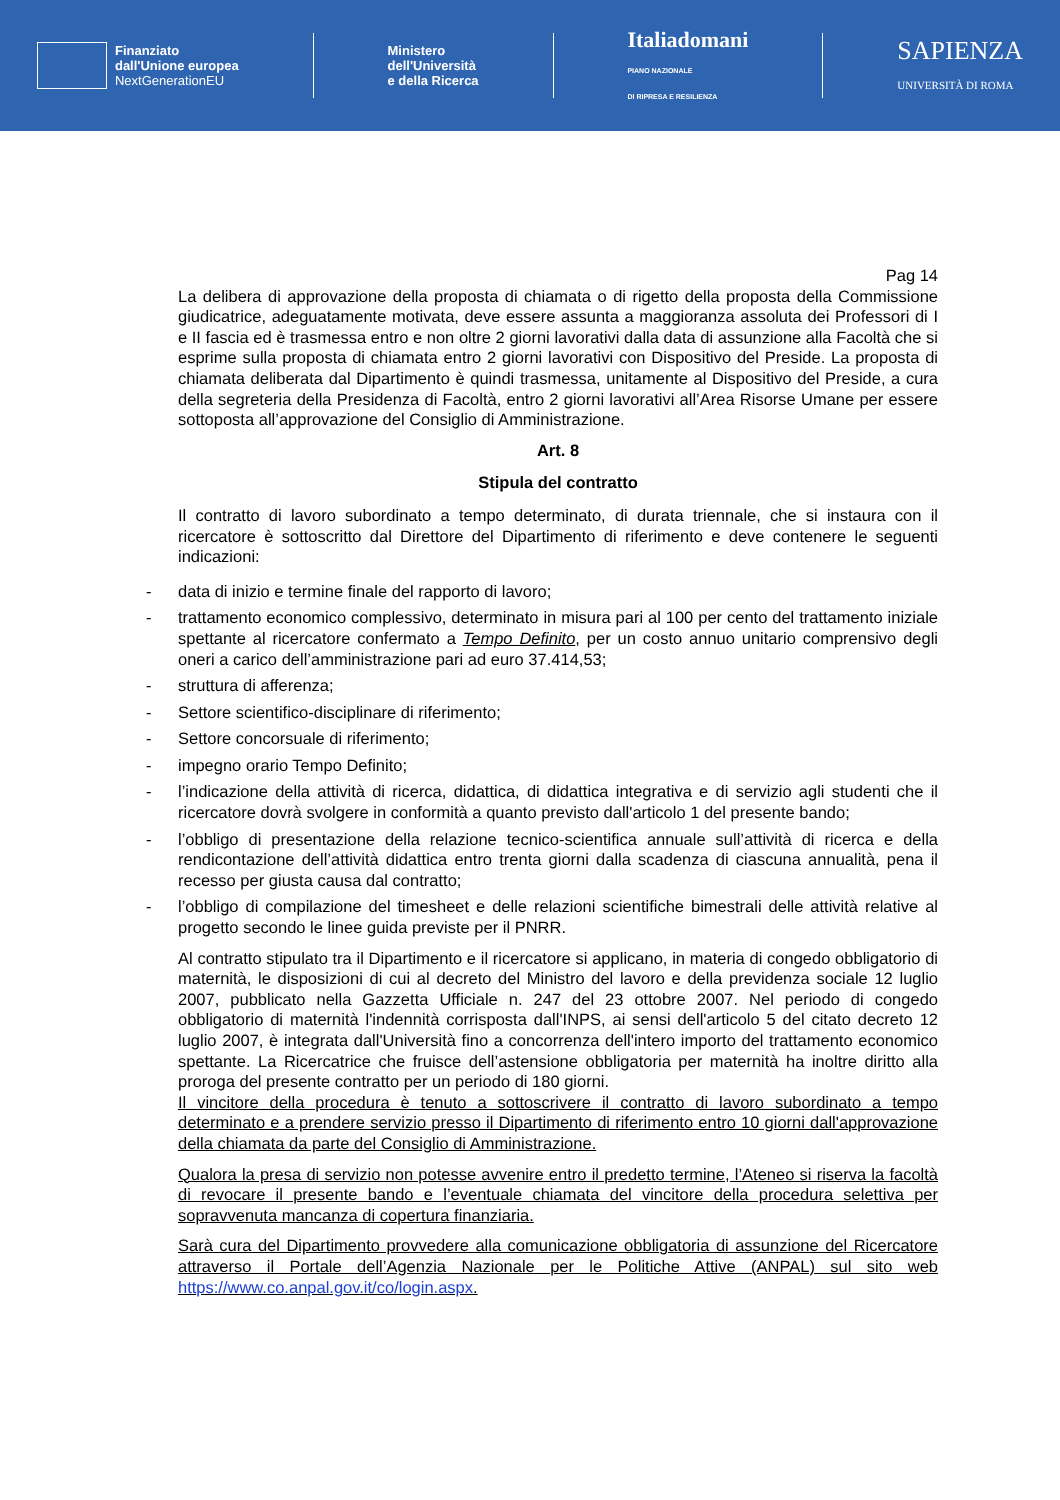Finanziato
dall'Unione europea
NextGenerationEU
Ministero
dell'Università
e della Ricerca
Italiadomani
PIANO NAZIONALE
DI RIPRESA E RESILIENZA
SAPIENZA
UNIVERSITÀ DI ROMA
Pag 14
La delibera di approvazione della proposta di chiamata o di rigetto della proposta della Commissione giudicatrice, adeguatamente motivata, deve essere assunta a maggioranza assoluta dei Professori di I e II fascia ed è trasmessa entro e non oltre 2 giorni lavorativi dalla data di assunzione alla Facoltà che si esprime sulla proposta di chiamata entro 2 giorni lavorativi con Dispositivo del Preside. La proposta di chiamata deliberata dal Dipartimento è quindi trasmessa, unitamente al Dispositivo del Preside, a cura della segreteria della Presidenza di Facoltà, entro 2 giorni lavorativi all’Area Risorse Umane per essere sottoposta all’approvazione del Consiglio di Amministrazione.
Art. 8
Stipula del contratto
Il contratto di lavoro subordinato a tempo determinato, di durata triennale, che si instaura con il ricercatore è sottoscritto dal Direttore del Dipartimento di riferimento e deve contenere le seguenti indicazioni:
- data di inizio e termine finale del rapporto di lavoro;
- trattamento economico complessivo, determinato in misura pari al 100 per cento del trattamento iniziale spettante al ricercatore confermato a Tempo Definito, per un costo annuo unitario comprensivo degli oneri a carico dell’amministrazione pari ad euro 37.414,53;
- struttura di afferenza;
- Settore scientifico-disciplinare di riferimento;
- Settore concorsuale di riferimento;
- impegno orario Tempo Definito;
- l’indicazione della attività di ricerca, didattica, di didattica integrativa e di servizio agli studenti che il ricercatore dovrà svolgere in conformità a quanto previsto dall'articolo 1 del presente bando;
- l’obbligo di presentazione della relazione tecnico-scientifica annuale sull’attività di ricerca e della rendicontazione dell’attività didattica entro trenta giorni dalla scadenza di ciascuna annualità, pena il recesso per giusta causa dal contratto;
- l’obbligo di compilazione del timesheet e delle relazioni scientifiche bimestrali delle attività relative al progetto secondo le linee guida previste per il PNRR.
Al contratto stipulato tra il Dipartimento e il ricercatore si applicano, in materia di congedo obbligatorio di maternità, le disposizioni di cui al decreto del Ministro del lavoro e della previdenza sociale 12 luglio 2007, pubblicato nella Gazzetta Ufficiale n. 247 del 23 ottobre 2007. Nel periodo di congedo obbligatorio di maternità l'indennità corrisposta dall'INPS, ai sensi dell'articolo 5 del citato decreto 12 luglio 2007, è integrata dall'Università fino a concorrenza dell'intero importo del trattamento economico spettante. La Ricercatrice che fruisce dell’astensione obbligatoria per maternità ha inoltre diritto alla proroga del presente contratto per un periodo di 180 giorni.
Il vincitore della procedura è tenuto a sottoscrivere il contratto di lavoro subordinato a tempo determinato e a prendere servizio presso il Dipartimento di riferimento entro 10 giorni dall'approvazione della chiamata da parte del Consiglio di Amministrazione.
Qualora la presa di servizio non potesse avvenire entro il predetto termine, l’Ateneo si riserva la facoltà di revocare il presente bando e l’eventuale chiamata del vincitore della procedura selettiva per sopravvenuta mancanza di copertura finanziaria.
Sarà cura del Dipartimento provvedere alla comunicazione obbligatoria di assunzione del Ricercatore attraverso il Portale dell’Agenzia Nazionale per le Politiche Attive (ANPAL) sul sito web https://www.co.anpal.gov.it/co/login.aspx.